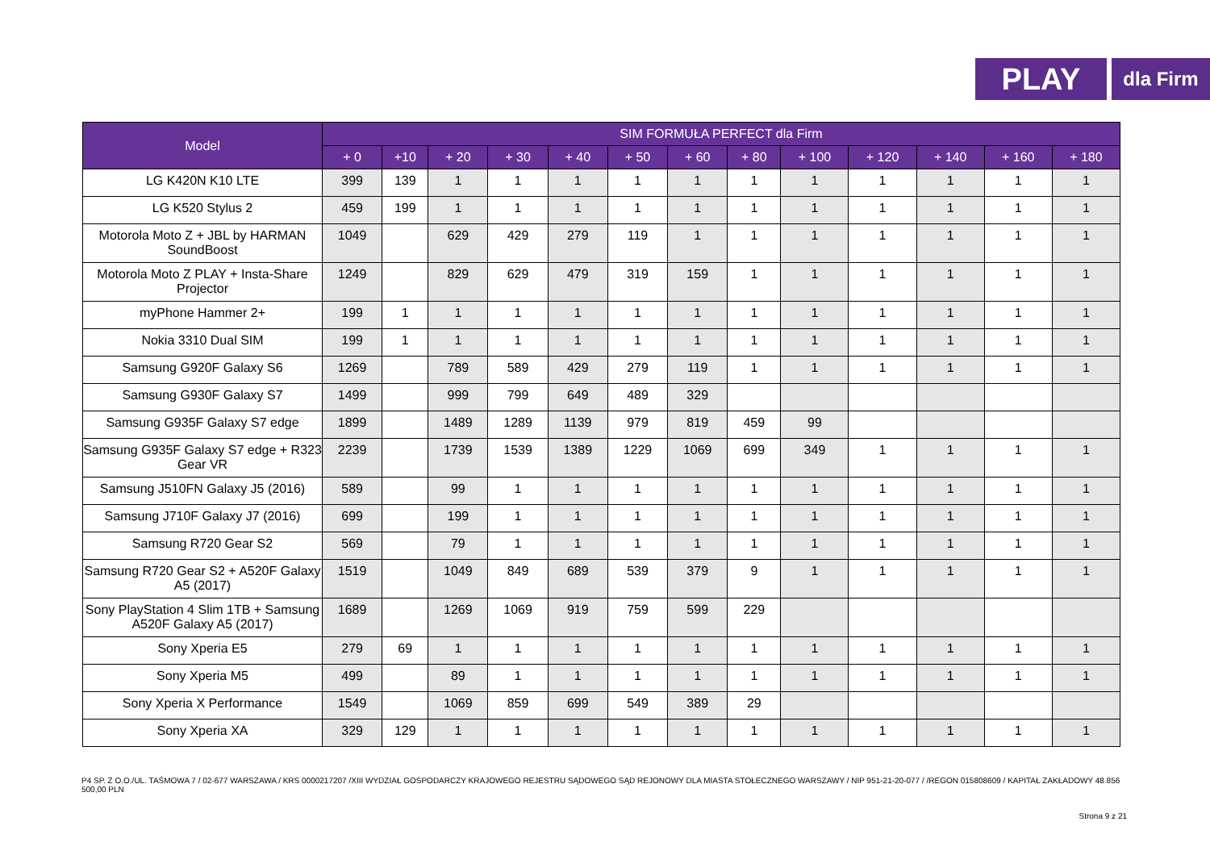PLAY
dla Firm
| Model | SIM FORMUŁA PERFECT dla Firm | | | | | | | | | | | | |
| --- | --- | --- | --- | --- | --- | --- | --- | --- | --- | --- | --- | --- | --- |
| | + 0 | +10 | + 20 | + 30 | + 40 | + 50 | + 60 | + 80 | + 100 | + 120 | + 140 | + 160 | + 180 |
| LG K420N K10 LTE | 399 | 139 | 1 | 1 | 1 | 1 | 1 | 1 | 1 | 1 | 1 | 1 | 1 |
| LG K520 Stylus 2 | 459 | 199 | 1 | 1 | 1 | 1 | 1 | 1 | 1 | 1 | 1 | 1 | 1 |
| Motorola Moto Z + JBL by HARMAN SoundBoost | 1049 | | 629 | 429 | 279 | 119 | 1 | 1 | 1 | 1 | 1 | 1 | 1 |
| Motorola Moto Z PLAY + Insta-Share Projector | 1249 | | 829 | 629 | 479 | 319 | 159 | 1 | 1 | 1 | 1 | 1 | 1 |
| myPhone Hammer 2+ | 199 | 1 | 1 | 1 | 1 | 1 | 1 | 1 | 1 | 1 | 1 | 1 | 1 |
| Nokia 3310 Dual SIM | 199 | 1 | 1 | 1 | 1 | 1 | 1 | 1 | 1 | 1 | 1 | 1 | 1 |
| Samsung G920F Galaxy S6 | 1269 | | 789 | 589 | 429 | 279 | 119 | 1 | 1 | 1 | 1 | 1 | 1 |
| Samsung G930F Galaxy S7 | 1499 | | 999 | 799 | 649 | 489 | 329 | | | | | | |
| Samsung G935F Galaxy S7 edge | 1899 | | 1489 | 1289 | 1139 | 979 | 819 | 459 | 99 | | | | |
| Samsung G935F Galaxy S7 edge + R323 Gear VR | 2239 | | 1739 | 1539 | 1389 | 1229 | 1069 | 699 | 349 | 1 | 1 | 1 | 1 |
| Samsung J510FN Galaxy J5 (2016) | 589 | | 99 | 1 | 1 | 1 | 1 | 1 | 1 | 1 | 1 | 1 | 1 |
| Samsung J710F Galaxy J7 (2016) | 699 | | 199 | 1 | 1 | 1 | 1 | 1 | 1 | 1 | 1 | 1 | 1 |
| Samsung R720 Gear S2 | 569 | | 79 | 1 | 1 | 1 | 1 | 1 | 1 | 1 | 1 | 1 | 1 |
| Samsung R720 Gear S2 + A520F Galaxy A5 (2017) | 1519 | | 1049 | 849 | 689 | 539 | 379 | 9 | 1 | 1 | 1 | 1 | 1 |
| Sony PlayStation 4 Slim 1TB + Samsung A520F Galaxy A5 (2017) | 1689 | | 1269 | 1069 | 919 | 759 | 599 | 229 | | | | | |
| Sony Xperia E5 | 279 | 69 | 1 | 1 | 1 | 1 | 1 | 1 | 1 | 1 | 1 | 1 | 1 |
| Sony Xperia M5 | 499 | | 89 | 1 | 1 | 1 | 1 | 1 | 1 | 1 | 1 | 1 | 1 |
| Sony Xperia X Performance | 1549 | | 1069 | 859 | 699 | 549 | 389 | 29 | | | | | |
| Sony Xperia XA | 329 | 129 | 1 | 1 | 1 | 1 | 1 | 1 | 1 | 1 | 1 | 1 | 1 |
P4 SP. Z O.O./UL. TAŚMOWA 7 / 02-677 WARSZAWA / KRS 0000217207 /XIII WYDZIAŁ GOSPODARCZY KRAJOWEGO REJESTRU SĄDOWEGO SĄD REJONOWY DLA MIASTA STOŁECZNEGO WARSZAWY / NIP 951-21-20-077 / /REGON 015808609 / KAPITAŁ ZAKŁADOWY 48 856 500,00 PLN
Strona 9 z 21